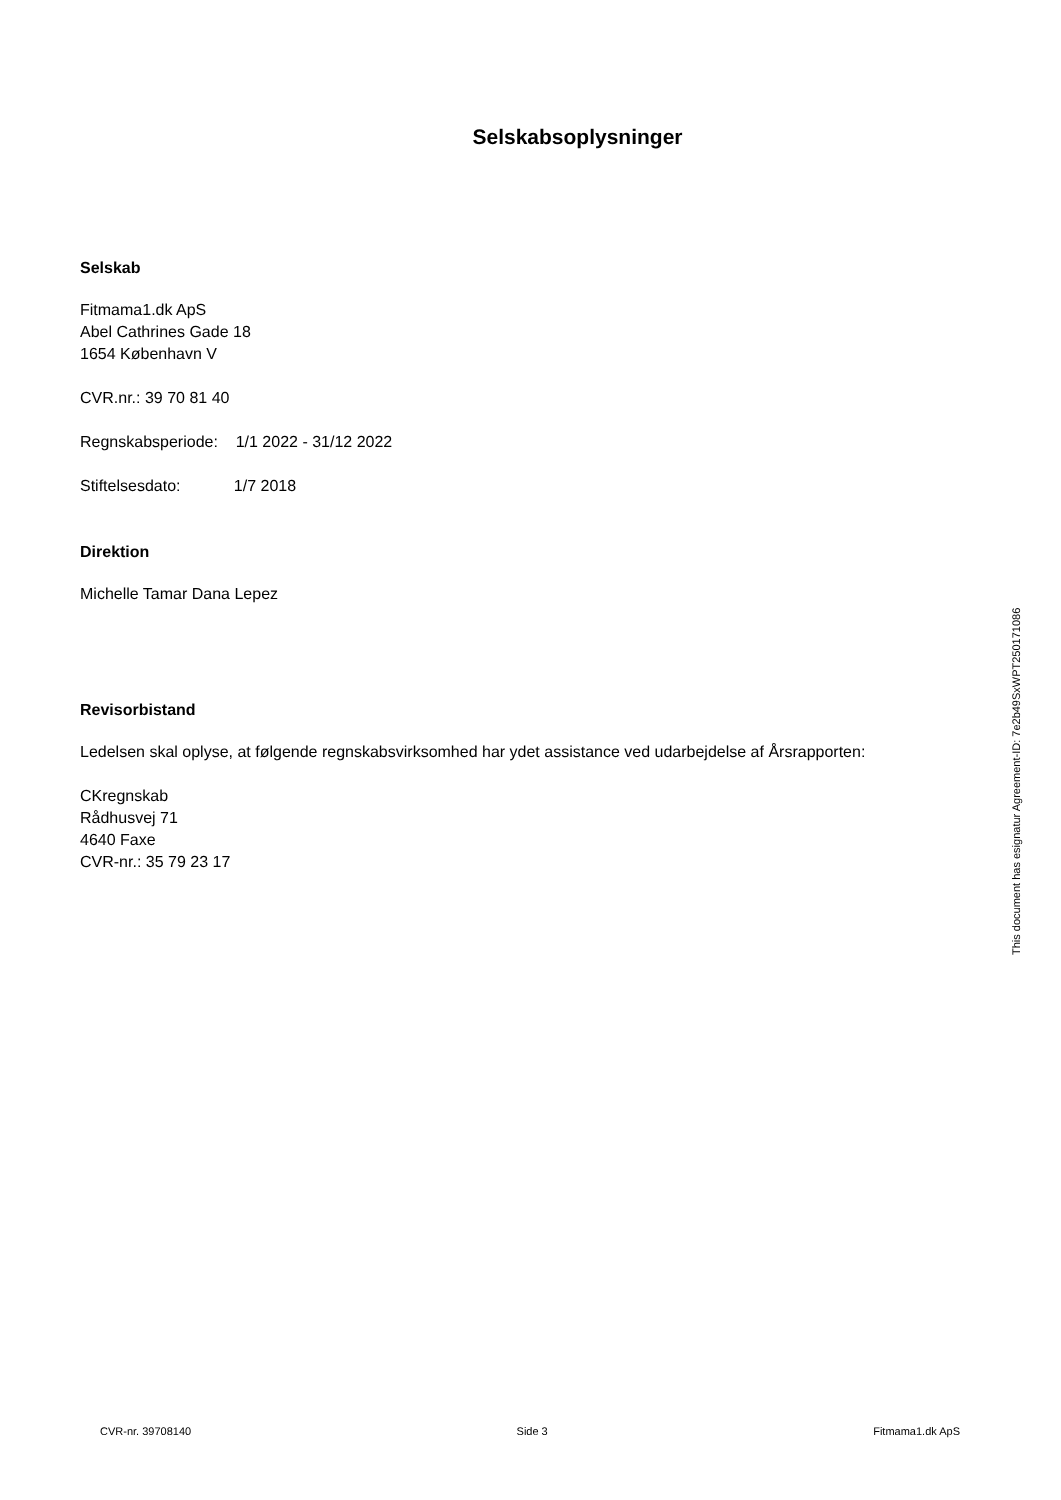Selskabsoplysninger
Selskab
Fitmama1.dk ApS
Abel Cathrines Gade 18
1654 København V
CVR.nr.: 39 70 81 40
Regnskabsperiode: 1/1 2022 - 31/12 2022
Stiftelsesdato: 1/7 2018
Direktion
Michelle Tamar Dana Lepez
Revisorbistand
Ledelsen skal oplyse, at følgende regnskabsvirksomhed har ydet assistance ved udarbejdelse af Årsrapporten:
CKregnskab
Rådhusvej 71
4640 Faxe
CVR-nr.: 35 79 23 17
This document has esignatur Agreement-ID: 7e2b49SxWPT250171086
CVR-nr. 39708140 Side 3 Fitmama1.dk ApS